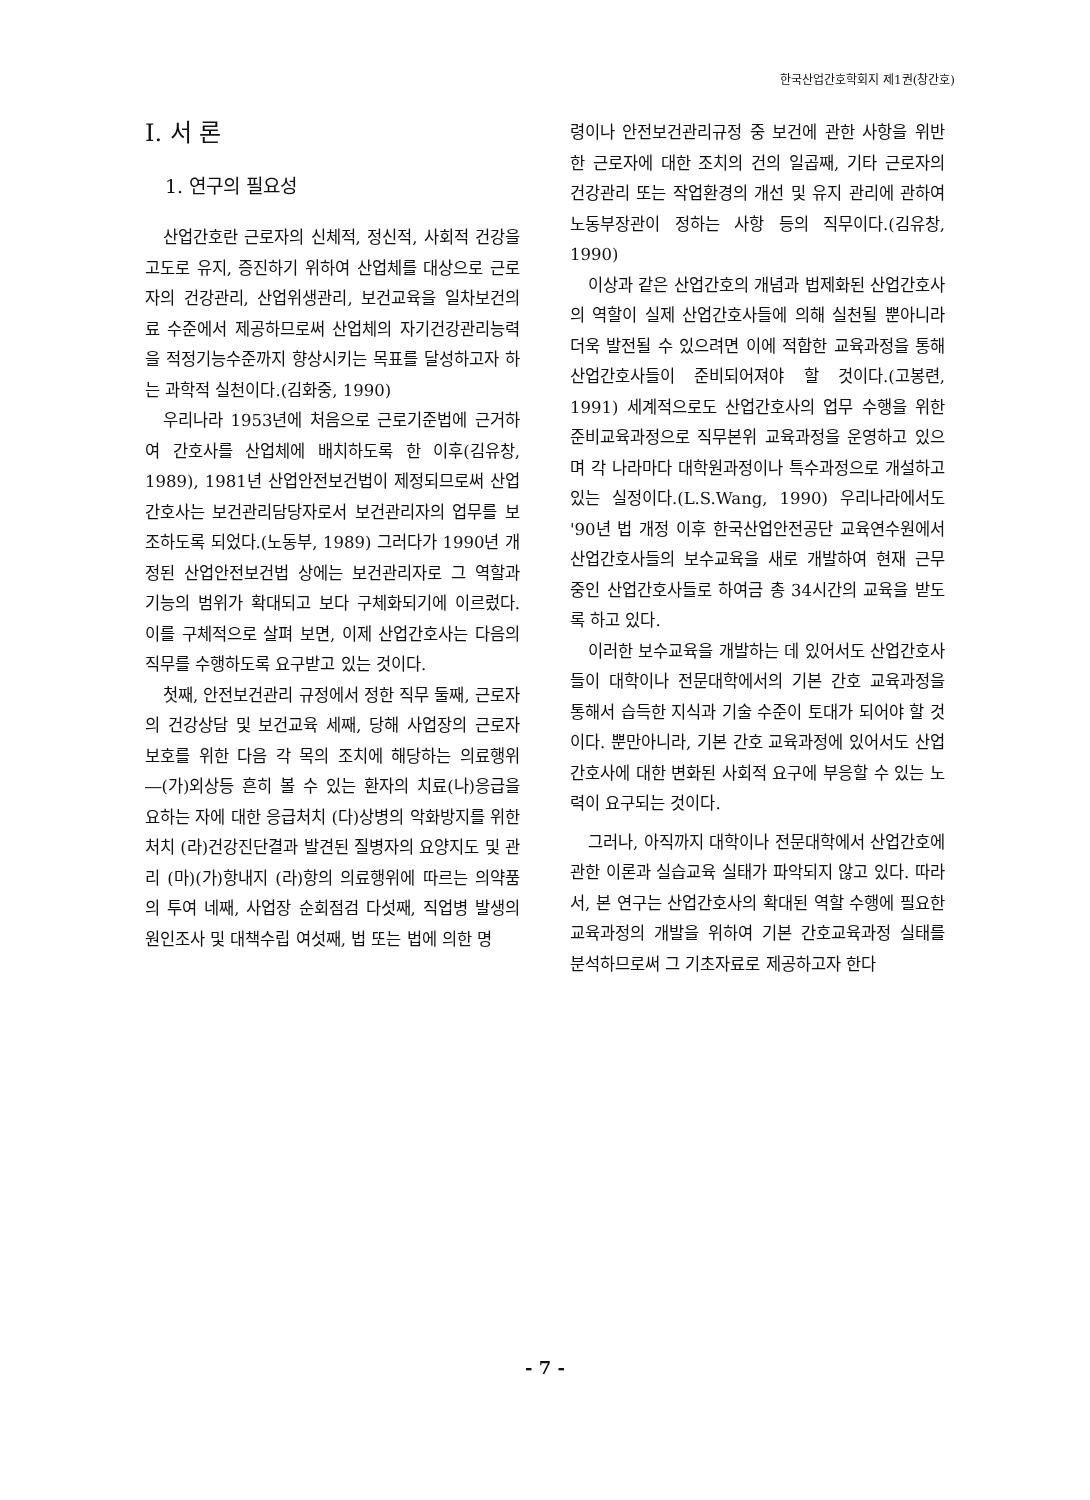한국산업간호학회지 제1권(창간호)
I. 서 론
1. 연구의 필요성
산업간호란 근로자의 신체적, 정신적, 사회적 건강을 고도로 유지, 증진하기 위하여 산업체를 대상으로 근로자의 건강관리, 산업위생관리, 보건교육을 일차보건의료 수준에서 제공하므로써 산업체의 자기건강관리능력을 적정기능수준까지 향상시키는 목표를 달성하고자 하는 과학적 실천이다.(김화중, 1990)
우리나라 1953년에 처음으로 근로기준법에 근거하여 간호사를 산업체에 배치하도록 한 이후(김유창, 1989), 1981년 산업안전보건법이 제정되므로써 산업간호사는 보건관리담당자로서 보건관리자의 업무를 보조하도록 되었다.(노동부, 1989) 그러다가 1990년 개정된 산업안전보건법 상에는 보건관리자로 그 역할과 기능의 범위가 확대되고 보다 구체화되기에 이르렀다. 이를 구체적으로 살펴 보면, 이제 산업간호사는 다음의 직무를 수행하도록 요구받고 있는 것이다.
첫째, 안전보건관리 규정에서 정한 직무 둘째, 근로자의 건강상담 및 보건교육 세째, 당해 사업장의 근로자 보호를 위한 다음 각 목의 조치에 해당하는 의료행위 ―(가)외상등 흔히 볼 수 있는 환자의 치료(나)응급을 요하는 자에 대한 응급처치 (다)상병의 악화방지를 위한 처치 (라)건강진단결과 발견된 질병자의 요양지도 및 관리 (마)(가)항내지 (라)항의 의료행위에 따르는 의약품의 투여 네째, 사업장 순회점검 다섯째, 직업병 발생의 원인조사 및 대책수립 여섯째, 법 또는 법에 의한 명
령이나 안전보건관리규정 중 보건에 관한 사항을 위반한 근로자에 대한 조치의 건의 일곱째, 기타 근로자의 건강관리 또는 작업환경의 개선 및 유지 관리에 관하여 노동부장관이 정하는 사항 등의 직무이다.(김유창, 1990)
이상과 같은 산업간호의 개념과 법제화된 산업간호사의 역할이 실제 산업간호사들에 의해 실천될 뿐아니라 더욱 발전될 수 있으려면 이에 적합한 교육과정을 통해 산업간호사들이 준비되어져야 할 것이다.(고봉련, 1991) 세계적으로도 산업간호사의 업무 수행을 위한 준비교육과정으로 직무본위 교육과정을 운영하고 있으며 각 나라마다 대학원과정이나 특수과정으로 개설하고 있는 실정이다.(L.S.Wang, 1990) 우리나라에서도 '90년 법 개정 이후 한국산업안전공단 교육연수원에서 산업간호사들의 보수교육을 새로 개발하여 현재 근무 중인 산업간호사들로 하여금 총 34시간의 교육을 받도록 하고 있다.
이러한 보수교육을 개발하는 데 있어서도 산업간호사들이 대학이나 전문대학에서의 기본 간호 교육과정을 통해서 습득한 지식과 기술 수준이 토대가 되어야 할 것이다. 뿐만아니라, 기본 간호 교육과정에 있어서도 산업간호사에 대한 변화된 사회적 요구에 부응할 수 있는 노력이 요구되는 것이다.
그러나, 아직까지 대학이나 전문대학에서 산업간호에 관한 이론과 실습교육 실태가 파악되지 않고 있다. 따라서, 본 연구는 산업간호사의 확대된 역할 수행에 필요한 교육과정의 개발을 위하여 기본 간호교육과정 실태를 분석하므로써 그 기초자료로 제공하고자 한다
- 7 -